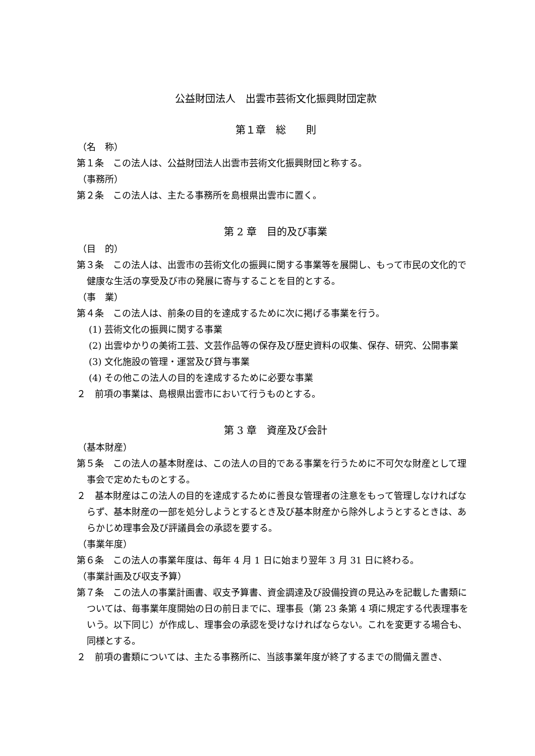公益財団法人　出雲市芸術文化振興財団定款
第１章　総　　則
（名　称）
第１条　この法人は、公益財団法人出雲市芸術文化振興財団と称する。
（事務所）
第２条　この法人は、主たる事務所を島根県出雲市に置く。
第 2 章　目的及び事業
（目　的）
第３条　この法人は、出雲市の芸術文化の振興に関する事業等を展開し、もって市民の文化的で健康な生活の享受及び市の発展に寄与することを目的とする。
（事　業）
第４条　この法人は、前条の目的を達成するために次に掲げる事業を行う。
(1) 芸術文化の振興に関する事業
(2) 出雲ゆかりの美術工芸、文芸作品等の保存及び歴史資料の収集、保存、研究、公開事業
(3) 文化施設の管理・運営及び貸与事業
(4) その他この法人の目的を達成するために必要な事業
２　前項の事業は、島根県出雲市において行うものとする。
第 3 章　資産及び会計
（基本財産）
第５条　この法人の基本財産は、この法人の目的である事業を行うために不可欠な財産として理事会で定めたものとする。
２　基本財産はこの法人の目的を達成するために善良な管理者の注意をもって管理しなければならず、基本財産の一部を処分しようとするとき及び基本財産から除外しようとするときは、あらかじめ理事会及び評議員会の承認を要する。
（事業年度）
第６条　この法人の事業年度は、毎年 4 月 1 日に始まり翌年 3 月 31 日に終わる。
（事業計画及び収支予算）
第７条　この法人の事業計画書、収支予算書、資金調達及び設備投資の見込みを記載した書類については、毎事業年度開始の日の前日までに、理事長（第 23 条第 4 項に規定する代表理事をいう。以下同じ）が作成し、理事会の承認を受けなければならない。これを変更する場合も、同様とする。
２　前項の書類については、主たる事務所に、当該事業年度が終了するまでの間備え置き、